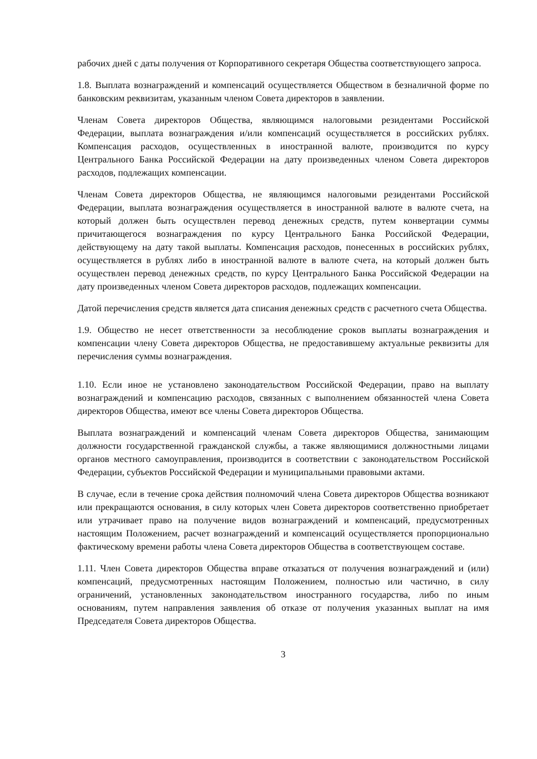рабочих дней с даты получения от Корпоративного секретаря Общества соответствующего запроса.
1.8. Выплата вознаграждений и компенсаций осуществляется Обществом в безналичной форме по банковским реквизитам, указанным членом Совета директоров в заявлении.
Членам Совета директоров Общества, являющимся налоговыми резидентами Российской Федерации, выплата вознаграждения и/или компенсаций осуществляется в российских рублях. Компенсация расходов, осуществленных в иностранной валюте, производится по курсу Центрального Банка Российской Федерации на дату произведенных членом Совета директоров расходов, подлежащих компенсации.
Членам Совета директоров Общества, не являющимся налоговыми резидентами Российской Федерации, выплата вознаграждения осуществляется в иностранной валюте в валюте счета, на который должен быть осуществлен перевод денежных средств, путем конвертации суммы причитающегося вознаграждения по курсу Центрального Банка Российской Федерации, действующему на дату такой выплаты. Компенсация расходов, понесенных в российских рублях, осуществляется в рублях либо в иностранной валюте в валюте счета, на который должен быть осуществлен перевод денежных средств, по курсу Центрального Банка Российской Федерации на дату произведенных членом Совета директоров расходов, подлежащих компенсации.
Датой перечисления средств является дата списания денежных средств с расчетного счета Общества.
1.9. Общество не несет ответственности за несоблюдение сроков выплаты вознаграждения и компенсации члену Совета директоров Общества, не предоставившему актуальные реквизиты для перечисления суммы вознаграждения.
1.10. Если иное не установлено законодательством Российской Федерации, право на выплату вознаграждений и компенсацию расходов, связанных с выполнением обязанностей члена Совета директоров Общества, имеют все члены Совета директоров Общества.
Выплата вознаграждений и компенсаций членам Совета директоров Общества, занимающим должности государственной гражданской службы, а также являющимися должностными лицами органов местного самоуправления, производится в соответствии с законодательством Российской Федерации, субъектов Российской Федерации и муниципальными правовыми актами.
В случае, если в течение срока действия полномочий члена Совета директоров Общества возникают или прекращаются основания, в силу которых член Совета директоров соответственно приобретает или утрачивает право на получение видов вознаграждений и компенсаций, предусмотренных настоящим Положением, расчет вознаграждений и компенсаций осуществляется пропорционально фактическому времени работы члена Совета директоров Общества в соответствующем составе.
1.11. Член Совета директоров Общества вправе отказаться от получения вознаграждений и (или) компенсаций, предусмотренных настоящим Положением, полностью или частично, в силу ограничений, установленных законодательством иностранного государства, либо по иным основаниям, путем направления заявления об отказе от получения указанных выплат на имя Председателя Совета директоров Общества.
3